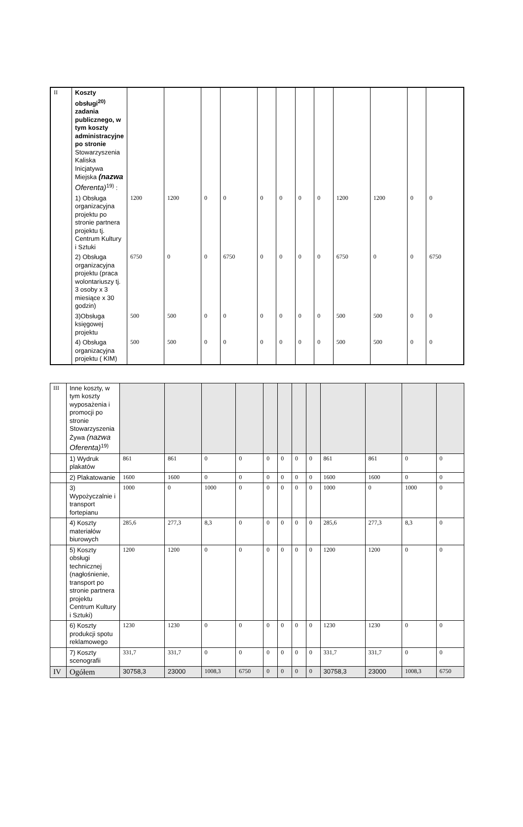| II | Koszty obsługi<sup>20)</sup> zadania publicznego, w tym koszty administracyjne po stronie Stowarzyszenia Kaliska Inicjatywa Miejska (nazwa Oferenta)<sup>19)</sup> : | | | | | | | | | | | | |
| | 1) Obsługa organizacyjna projektu po stronie partnera projektu tj. Centrum Kultury i Sztuki | 1200 | 1200 | 0 | 0 | 0 | 0 | 0 | 0 | 1200 | 1200 | 0 | 0 |
| | 2) Obsługa organizacyjna projektu (praca wolontariuszy tj. 3 osoby x 3 miesiące x 30 godzin) | 6750 | 0 | 0 | 6750 | 0 | 0 | 0 | 0 | 6750 | 0 | 0 | 6750 |
| | 3)Obsługa księgowej projektu | 500 | 500 | 0 | 0 | 0 | 0 | 0 | 0 | 500 | 500 | 0 | 0 |
| | 4) Obsługa organizacyjna projektu ( KIM) | 500 | 500 | 0 | 0 | 0 | 0 | 0 | 0 | 500 | 500 | 0 | 0 |
| III | Inne koszty, w tym koszty wyposażenia i promocji po stronie Stowarzyszenia Żywa (nazwa Oferenta)<sup>19)</sup> | | | | | | | | | | | | |
| | 1) Wydruk plakatów | 861 | 861 | 0 | 0 | 0 | 0 | 0 | 0 | 861 | 861 | 0 | 0 |
| | 2) Plakatowanie | 1600 | 1600 | 0 | 0 | 0 | 0 | 0 | 0 | 1600 | 1600 | 0 | 0 |
| | 3) Wypożyczalnie i transport fortepianu | 1000 | 0 | 1000 | 0 | 0 | 0 | 0 | 0 | 1000 | 0 | 1000 | 0 |
| | 4) Koszty materiałów biurowych | 285,6 | 277,3 | 8,3 | 0 | 0 | 0 | 0 | 0 | 285,6 | 277,3 | 8,3 | 0 |
| | 5) Koszty obsługi technicznej (nagłośnienie, transport po stronie partnera projektu Centrum Kultury i Sztuki) | 1200 | 1200 | 0 | 0 | 0 | 0 | 0 | 0 | 1200 | 1200 | 0 | 0 |
| | 6) Koszty produkcji spotu reklamowego | 1230 | 1230 | 0 | 0 | 0 | 0 | 0 | 0 | 1230 | 1230 | 0 | 0 |
| | 7) Koszty scenografii | 331,7 | 331,7 | 0 | 0 | 0 | 0 | 0 | 0 | 331,7 | 331,7 | 0 | 0 |
| IV | Ogółem | 30758,3 | 23000 | 1008,3 | 6750 | 0 | 0 | 0 | 0 | 30758,3 | 23000 | 1008,3 | 6750 |